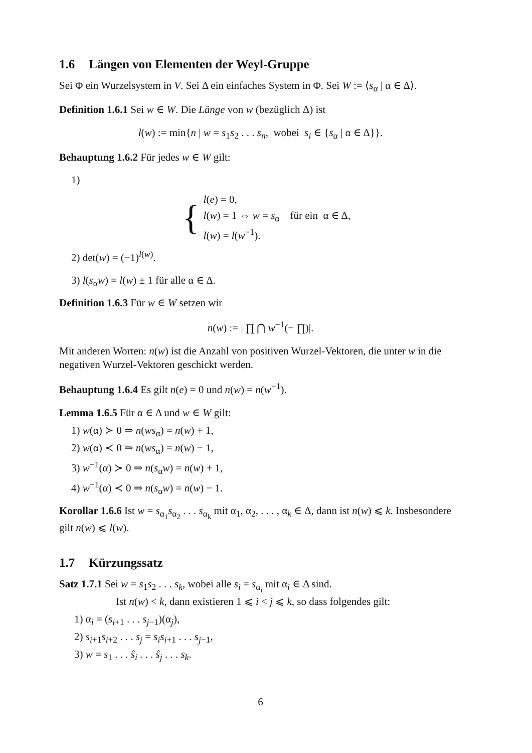1.6 Längen von Elementen der Weyl-Gruppe
Sei Φ ein Wurzelsystem in V. Sei Δ ein einfaches System in Φ. Sei W := ⟨s<sub>α</sub> | α ∈ Δ⟩.
Definition 1.6.1 Sei w ∈ W. Die Länge von w (bezüglich Δ) ist
l(w) := min{n | w = s<sub>1</sub>s<sub>2</sub> . . . s<sub>n</sub>, wobei s<sub>i</sub> ∈ {s<sub>α</sub> | α ∈ Δ}}.
Behauptung 1.6.2 Für jedes w ∈ W gilt:
1)
{
l(e) = 0,
l(w) = 1 ⇔ w = s<sub>α</sub> für ein α ∈ Δ,
l(w) = l(w<sup>−1</sup>).
2) det(w) = (−1)<sup>l(w)</sup>.
3) l(s<sub>α</sub>w) = l(w) ± 1 für alle α ∈ Δ.
Definition 1.6.3 Für w ∈ W setzen wir
n(w) := | ∏ ⋂ w<sup>−1</sup>(− ∏)|.
Mit anderen Worten: n(w) ist die Anzahl von positiven Wurzel-Vektoren, die unter w in die negativen Wurzel-Vektoren geschickt werden.
Behauptung 1.6.4 Es gilt n(e) = 0 und n(w) = n(w<sup>−1</sup>).
Lemma 1.6.5 Für α ∈ Δ und w ∈ W gilt:
1) w(α) ≻ 0 ⇒ n(ws<sub>α</sub>) = n(w) + 1,
2) w(α) ≺ 0 ⇒ n(ws<sub>α</sub>) = n(w) − 1,
3) w<sup>−1</sup>(α) ≻ 0 ⇒ n(s<sub>α</sub>w) = n(w) + 1,
4) w<sup>−1</sup>(α) ≺ 0 ⇒ n(s<sub>α</sub>w) = n(w) − 1.
Korollar 1.6.6 Ist w = s<sub>α<sub>1</sub></sub>s<sub>α<sub>2</sub></sub> . . . s<sub>α<sub>k</sub></sub> mit α<sub>1</sub>, α<sub>2</sub>, . . . , α<sub>k</sub> ∈ Δ, dann ist n(w) ⩽ k. Insbesondere gilt n(w) ⩽ l(w).
1.7 Kürzungssatz
Satz 1.7.1 Sei w = s<sub>1</sub>s<sub>2</sub> . . . s<sub>k</sub>, wobei alle s<sub>i</sub> = s<sub>α<sub>i</sub></sub> mit α<sub>i</sub> ∈ Δ sind.
Ist n(w) < k, dann existieren 1 ⩽ i < j ⩽ k, so dass folgendes gilt:
1) α<sub>i</sub> = (s<sub>i+1</sub> . . . s<sub>j−1</sub>)(α<sub>j</sub>),
2) s<sub>i+1</sub>s<sub>i+2</sub> . . . s<sub>j</sub> = s<sub>i</sub>s<sub>i+1</sub> . . . s<sub>j−1</sub>,
3) w = s<sub>1</sub> . . . ŝ<sub>i</sub> . . . ŝ<sub>j</sub> . . . s<sub>k</sub>.
6